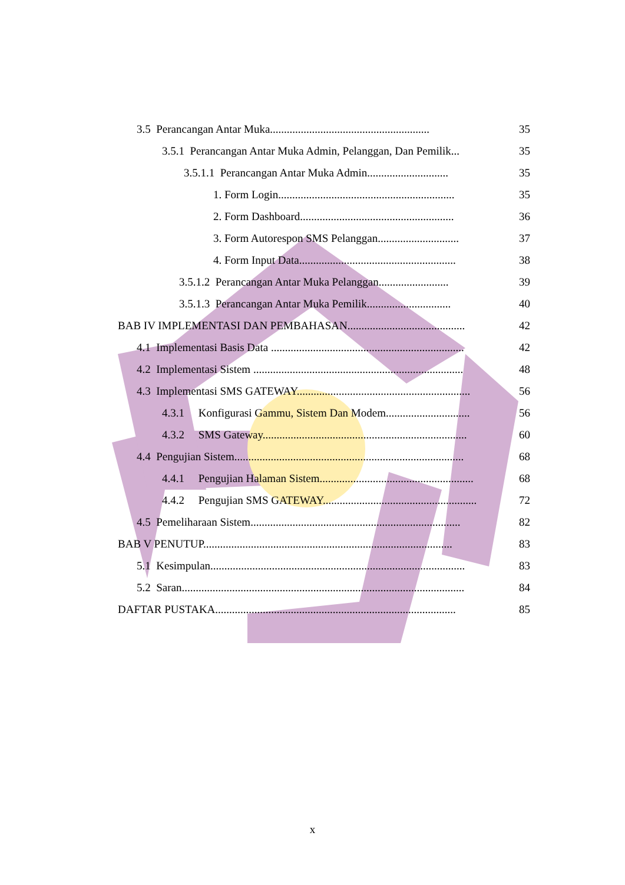3.5 Perancangan Antar Muka......................................................... 35
3.5.1 Perancangan Antar Muka Admin, Pelanggan, Dan Pemilik... 35
3.5.1.1 Perancangan Antar Muka Admin............................. 35
1. Form Login............................................................... 35
2. Form Dashboard....................................................... 36
3. Form Autorespon SMS Pelanggan............................. 37
4. Form Input Data........................................................ 38
3.5.1.2 Perancangan Antar Muka Pelanggan......................... 39
3.5.1.3 Perancangan Antar Muka Pemilik.............................. 40
BAB IV IMPLEMENTASI DAN PEMBAHASAN.......................................... 42
4.1 Implementasi Basis Data ..................................................................... 42
4.2 Implementasi Sistem ........................................................................... 48
4.3 Implementasi SMS GATEWAY.............................................................. 56
4.3.1 Konfigurasi Gammu, Sistem Dan Modem.............................. 56
4.3.2 SMS Gateway......................................................................... 60
4.4 Pengujian Sistem.................................................................................. 68
4.4.1 Pengujian Halaman Sistem....................................................... 68
4.4.2 Pengujian SMS GATEWAY....................................................... 72
4.5 Pemeliharaan Sistem........................................................................... 82
BAB V PENUTUP......................................................................................... 83
5.1 Kesimpulan........................................................................................... 83
5.2 Saran..................................................................................................... 84
DAFTAR PUSTAKA...................................................................................... 85
x